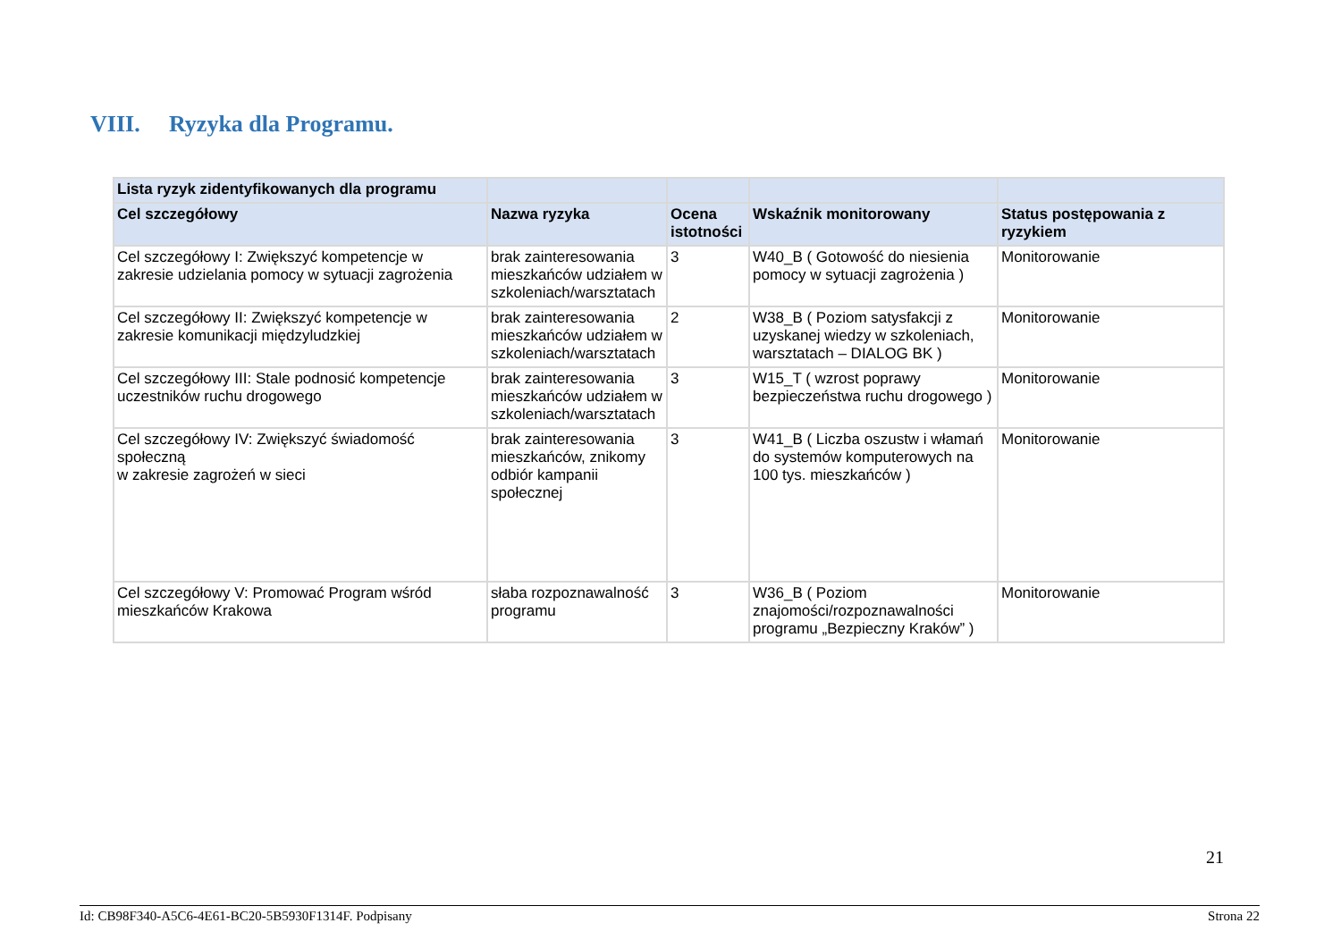VIII. Ryzyka dla Programu.
| Lista ryzyk zidentyfikowanych dla programu | | | | |
| --- | --- | --- | --- | --- |
| Cel szczegółowy | Nazwa ryzyka | Ocena istotności | Wskaźnik monitorowany | Status postępowania z ryzykiem |
| Cel szczegółowy I: Zwiększyć kompetencje w zakresie udzielania pomocy w sytuacji zagrożenia | brak zainteresowania mieszkańców udziałem w szkoleniach/warsztatach | 3 | W40_B ( Gotowość do niesienia pomocy w sytuacji zagrożenia ) | Monitorowanie |
| Cel szczegółowy II: Zwiększyć kompetencje w zakresie komunikacji międzyludzkiej | brak zainteresowania mieszkańców udziałem w szkoleniach/warsztatach | 2 | W38_B ( Poziom satysfakcji z uzyskanej wiedzy w szkoleniach, warsztatach – DIALOG BK ) | Monitorowanie |
| Cel szczegółowy III: Stale podnosić kompetencje uczestników ruchu drogowego | brak zainteresowania mieszkańców udziałem w szkoleniach/warsztatach | 3 | W15_T ( wzrost poprawy bezpieczeństwa ruchu drogowego ) | Monitorowanie |
| Cel szczegółowy IV: Zwiększyć świadomość społeczną w zakresie zagrożeń w sieci | brak zainteresowania mieszkańców, znikomy odbiór kampanii społecznej | 3 | W41_B ( Liczba oszustw i włamań do systemów komputerowych na 100 tys. mieszkańców ) | Monitorowanie |
| Cel szczegółowy V: Promować Program wśród mieszkańców Krakowa | słaba rozpoznawalność programu | 3 | W36_B ( Poziom znajomości/rozpoznawalności programu „Bezpieczny Kraków” ) | Monitorowanie |
21
Id: CB98F340-A5C6-4E61-BC20-5B5930F1314F. Podpisany Strona 22